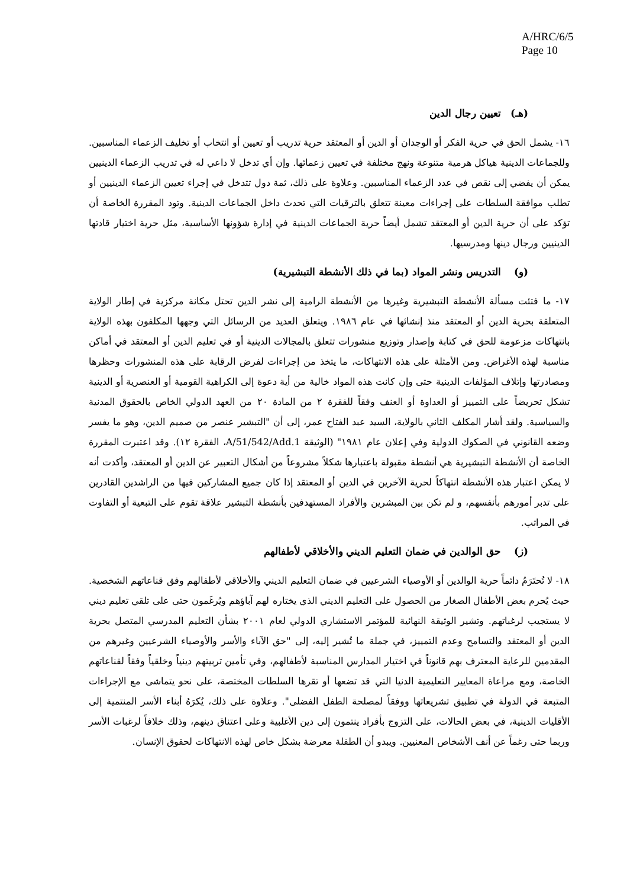A/HRC/6/5
Page 10
(هـ) تعيين رجال الدين
١٦- يشمل الحق في حرية الفكر أو الوجدان أو الدين أو المعتقد حرية تدريب أو تعيين أو انتخاب أو تخليف الزعماء المناسبين. وللجماعات الدينية هياكل هرمية متنوعة ونهج مختلفة في تعيين زعمائها. وإن أي تدخل لا داعي له في تدريب الزعماء الدينيين يمكن أن يفضي إلى نقص في عدد الزعماء المناسبين. وعلاوة على ذلك، ثمة دول تتدخل في إجراء تعيين الزعماء الدينيين أو تطلب موافقة السلطات على إجراءات معينة تتعلق بالترقيات التي تحدث داخل الجماعات الدينية. وتود المقررة الخاصة أن تؤكد على أن حرية الدين أو المعتقد تشمل أيضاً حرية الجماعات الدينية في إدارة شؤونها الأساسية، مثل حرية اختيار قادتها الدينيين ورجال دينها ومدرسيها.
(و) التدريس ونشر المواد (بما في ذلك الأنشطة التبشيرية)
١٧- ما فتئت مسألة الأنشطة التبشيرية وغيرها من الأنشطة الرامية إلى نشر الدين تحتل مكانة مركزية في إطار الولاية المتعلقة بحرية الدين أو المعتقد منذ إنشائها في عام ١٩٨٦. ويتعلق العديد من الرسائل التي وجهها المكلفون بهذه الولاية بانتهاكات مزعومة للحق في كتابة وإصدار وتوزيع منشورات تتعلق بالمجالات الدينية أو في تعليم الدين أو المعتقد في أماكن مناسبة لهذه الأغراض. ومن الأمثلة على هذه الانتهاكات، ما يتخذ من إجراءات لفرض الرقابة على هذه المنشورات وحظرها ومصادرتها وإتلاف المؤلفات الدينية حتى وإن كانت هذه المواد خالية من أية دعوة إلى الكراهية القومية أو العنصرية أو الدينية تشكل تحريضاً على التمييز أو العداوة أو العنف وفقاً للفقرة ٢ من المادة ٢٠ من العهد الدولي الخاص بالحقوق المدنية والسياسية. ولقد أشار المكلف الثاني بالولاية، السيد عبد الفتاح عمر، إلى أن "التبشير عنصر من صميم الدين، وهو ما يفسر وضعه القانوني في الصكوك الدولية وفي إعلان عام ١٩٨١" (الوثيقة A/51/542/Add.1، الفقرة ١٢). وقد اعتبرت المقررة الخاصة أن الأنشطة التبشيرية هي أنشطة مقبولة باعتبارها شكلاً مشروعاً من أشكال التعبير عن الدين أو المعتقد، وأكدت أنه لا يمكن اعتبار هذه الأنشطة انتهاكاً لحرية الآخرين في الدين أو المعتقد إذا كان جميع المشاركين فيها من الراشدين القادرين على تدبر أمورهم بأنفسهم، و لم تكن بين المبشرين والأفراد المستهدفين بأنشطة التبشير علاقة تقوم على التبعية أو التفاوت في المراتب.
(ز) حق الوالدين في ضمان التعليم الديني والأخلاقي لأطفالهم
١٨- لا تُحتَرَمُ دائماً حرية الوالدين أو الأوصياء الشرعيين في ضمان التعليم الديني والأخلاقي لأطفالهم وفق قناعاتهم الشخصية. حيث يُحرم بعض الأطفال الصغار من الحصول على التعليم الديني الذي يختاره لهم آباؤهم ويُرغَمون حتى على تلقي تعليم ديني لا يستجيب لرغباتهم. وتشير الوثيقة النهائية للمؤتمر الاستشاري الدولي لعام ٢٠٠١ بشأن التعليم المدرسي المتصل بحرية الدين أو المعتقد والتسامح وعدم التمييز، في جملة ما تُشير إليه، إلى "حق الآباء والأسر والأوصياء الشرعيين وغيرهم من المقدمين للرعاية المعترف بهم قانوناً في اختيار المدارس المناسبة لأطفالهم، وفي تأمين تربيتهم دينياً وخلقياً وفقاً لقناعاتهم الخاصة، ومع مراعاة المعايير التعليمية الدنيا التي قد تضعها أو تقرها السلطات المختصة، على نحو يتماشى مع الإجراءات المتبعة في الدولة في تطبيق تشريعاتها ووفقاً لمصلحة الطفل الفضلى". وعلاوة على ذلك، يُكرَهُ أبناء الأسر المنتمية إلى الأقليات الدينية، في بعض الحالات، على التزوج بأفراد ينتمون إلى دين الأغلبية وعلى اعتناق دينهم، وذلك خلافاً لرغبات الأسر وربما حتى رغماً عن أنف الأشخاص المعنيين. ويبدو أن الطفلة معرضة بشكل خاص لهذه الانتهاكات لحقوق الإنسان.